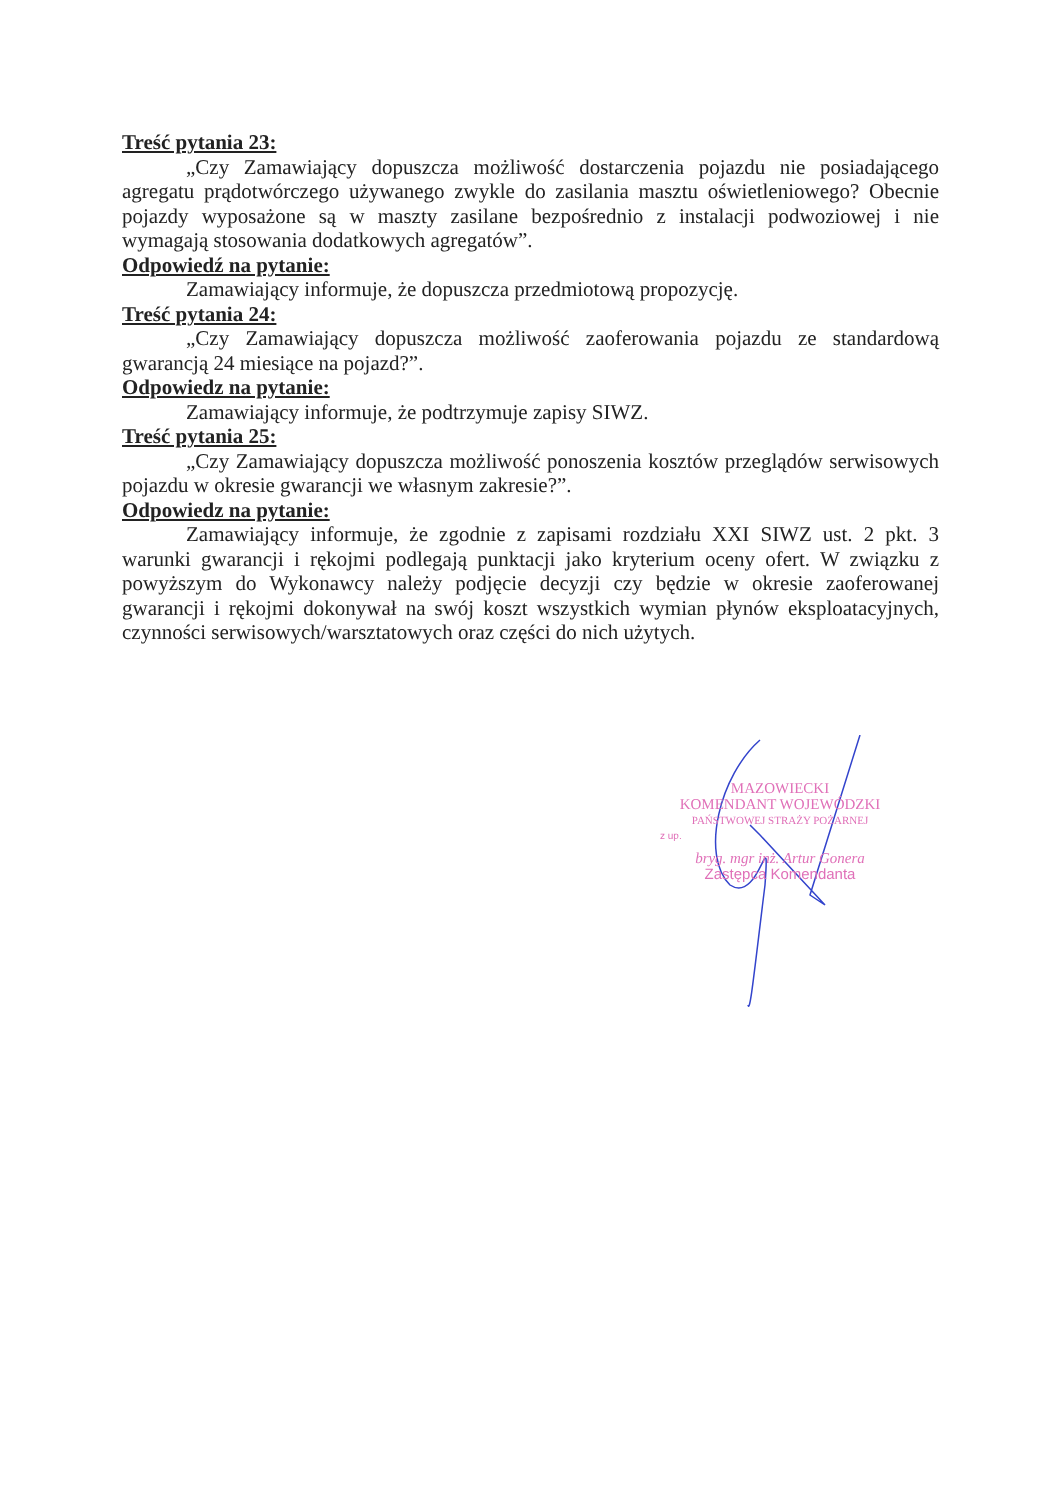Treść pytania 23:
„Czy Zamawiający dopuszcza możliwość dostarczenia pojazdu nie posiadającego agregatu prądotwórczego używanego zwykle do zasilania masztu oświetleniowego? Obecnie pojazdy wyposażone są w maszty zasilane bezpośrednio z instalacji podwoziowej i nie wymagają stosowania dodatkowych agregatów”.
Odpowiedź na pytanie:
Zamawiający informuje, że dopuszcza przedmiotową propozycję.
Treść pytania 24:
„Czy Zamawiający dopuszcza możliwość zaoferowania pojazdu ze standardową gwarancją 24 miesiące na pojazd?”.
Odpowiedz na pytanie:
Zamawiający informuje, że podtrzymuje zapisy SIWZ.
Treść pytania 25:
„Czy Zamawiający dopuszcza możliwość ponoszenia kosztów przeglądów serwisowych pojazdu w okresie gwarancji we własnym zakresie?”.
Odpowiedz na pytanie:
Zamawiający informuje, że zgodnie z zapisami rozdziału XXI SIWZ ust. 2 pkt. 3 warunki gwarancji i rękojmi podlegają punktacji jako kryterium oceny ofert. W związku z powyższym do Wykonawcy należy podjęcie decyzji czy będzie w okresie zaoferowanej gwarancji i rękojmi dokonywał na swój koszt wszystkich wymian płynów eksploatacyjnych, czynności serwisowych/warsztatowych oraz części do nich użytych.
MAZOWIECKI
KOMENDANT WOJEWÓDZKI
PAŃSTWOWEJ STRAŻY POŻARNEJ
z up.
bryg. mgr inż. Artur Gonera
Zastępca Komendanta